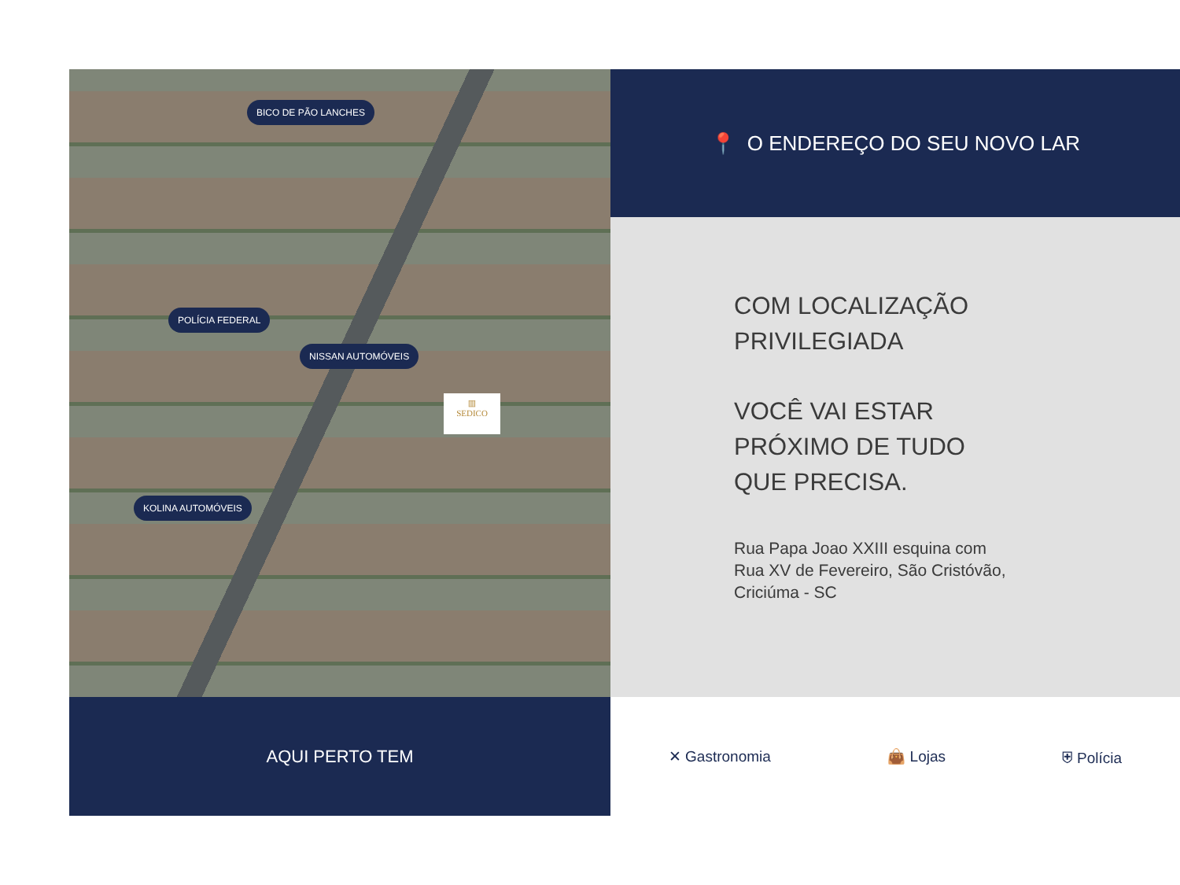BICO DE PÃO LANCHES
POLÍCIA FEDERAL
NISSAN AUTOMÓVEIS
▥
SEDICO
KOLINA AUTOMÓVEIS
📍 O ENDEREÇO DO SEU NOVO LAR
COM LOCALIZAÇÃO
PRIVILEGIADA
VOCÊ VAI ESTAR
PRÓXIMO DE TUDO
QUE PRECISA.
Rua Papa Joao XXIII esquina com
Rua XV de Fevereiro, São Cristóvão,
Criciúma - SC
AQUI PERTO TEM
✕ Gastronomia 👜 Lojas ⛨ Polícia